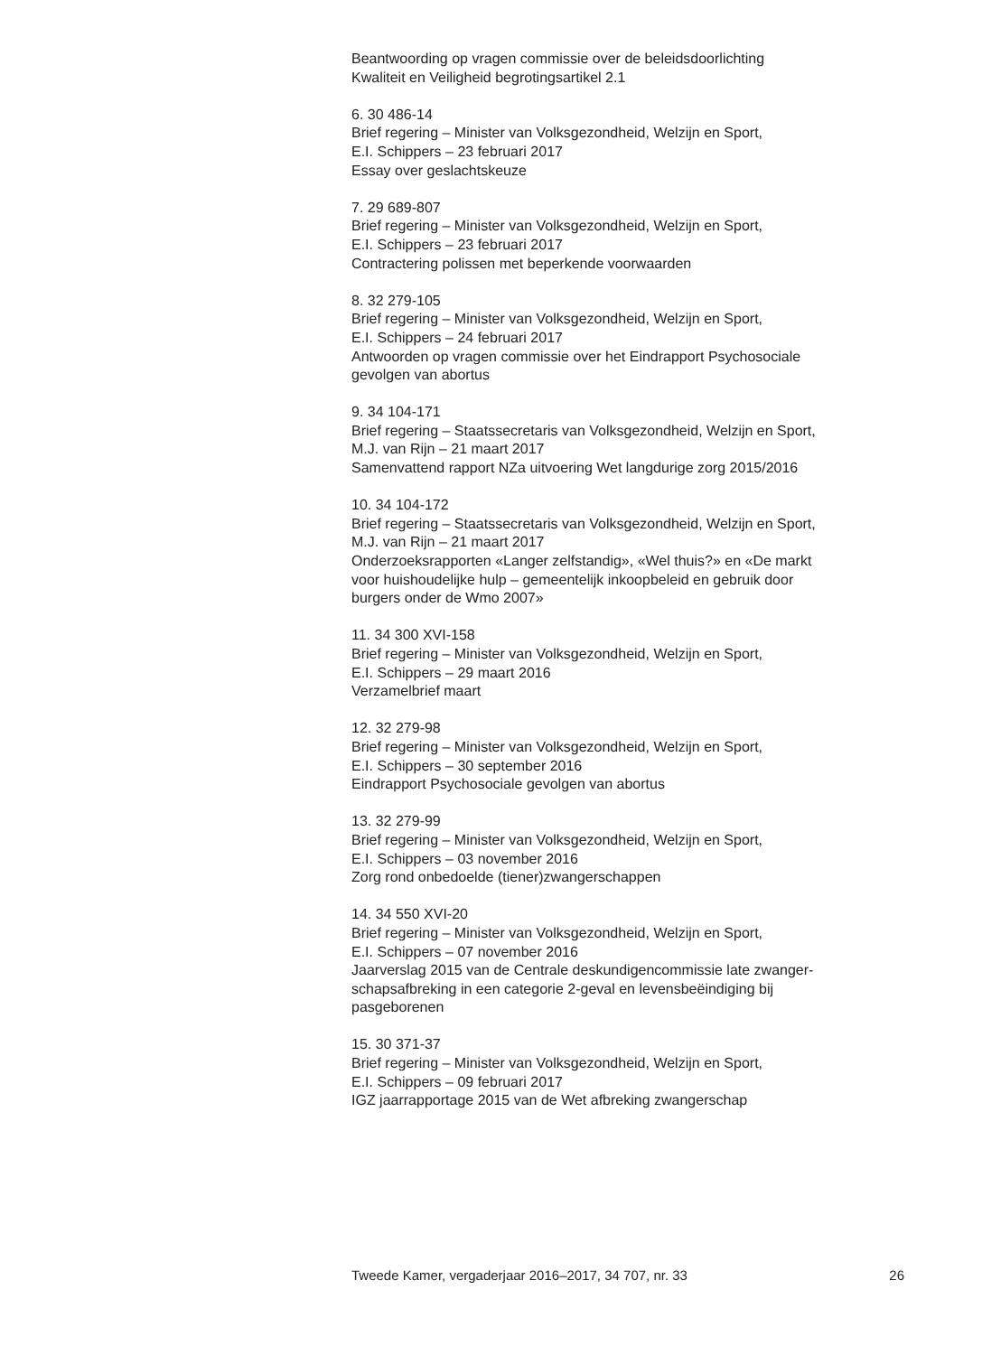Beantwoording op vragen commissie over de beleidsdoorlichting
Kwaliteit en Veiligheid begrotingsartikel 2.1
6. 30 486-14
Brief regering – Minister van Volksgezondheid, Welzijn en Sport,
E.I. Schippers – 23 februari 2017
Essay over geslachtskeuze
7. 29 689-807
Brief regering – Minister van Volksgezondheid, Welzijn en Sport,
E.I. Schippers – 23 februari 2017
Contractering polissen met beperkende voorwaarden
8. 32 279-105
Brief regering – Minister van Volksgezondheid, Welzijn en Sport,
E.I. Schippers – 24 februari 2017
Antwoorden op vragen commissie over het Eindrapport Psychosociale
gevolgen van abortus
9. 34 104-171
Brief regering – Staatssecretaris van Volksgezondheid, Welzijn en Sport,
M.J. van Rijn – 21 maart 2017
Samenvattend rapport NZa uitvoering Wet langdurige zorg 2015/2016
10. 34 104-172
Brief regering – Staatssecretaris van Volksgezondheid, Welzijn en Sport,
M.J. van Rijn – 21 maart 2017
Onderzoeksrapporten «Langer zelfstandig», «Wel thuis?» en «De markt
voor huishoudelijke hulp – gemeentelijk inkoopbeleid en gebruik door
burgers onder de Wmo 2007»
11. 34 300 XVI-158
Brief regering – Minister van Volksgezondheid, Welzijn en Sport,
E.I. Schippers – 29 maart 2016
Verzamelbrief maart
12. 32 279-98
Brief regering – Minister van Volksgezondheid, Welzijn en Sport,
E.I. Schippers – 30 september 2016
Eindrapport Psychosociale gevolgen van abortus
13. 32 279-99
Brief regering – Minister van Volksgezondheid, Welzijn en Sport,
E.I. Schippers – 03 november 2016
Zorg rond onbedoelde (tiener)zwangerschappen
14. 34 550 XVI-20
Brief regering – Minister van Volksgezondheid, Welzijn en Sport,
E.I. Schippers – 07 november 2016
Jaarverslag 2015 van de Centrale deskundigencommissie late zwanger-
schapsafbreking in een categorie 2-geval en levensbeëindiging bij
pasgeborenen
15. 30 371-37
Brief regering – Minister van Volksgezondheid, Welzijn en Sport,
E.I. Schippers – 09 februari 2017
IGZ jaarrapportage 2015 van de Wet afbreking zwangerschap
Tweede Kamer, vergaderjaar 2016–2017, 34 707, nr. 33 26